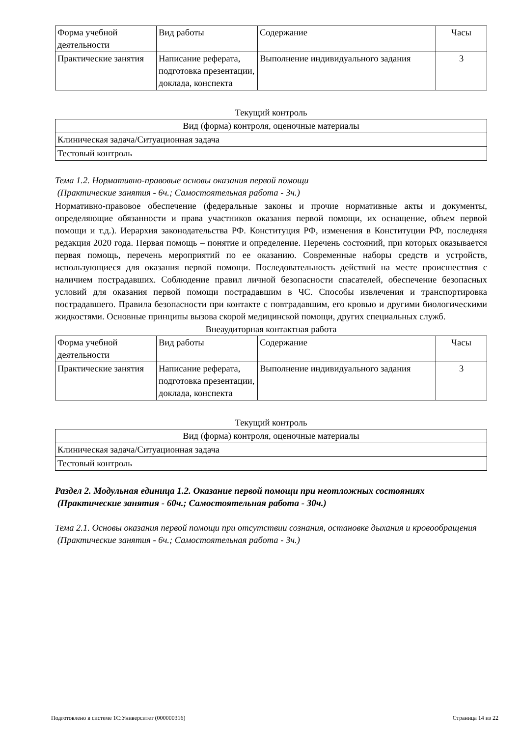| Форма учебной деятельности | Вид работы | Содержание | Часы |
| Практические занятия | Написание реферата, подготовка презентации, доклада, конспекта | Выполнение индивидуального задания | 3 |
Текущий контроль
| Вид (форма) контроля, оценочные материалы |
| Клиническая задача/Ситуационная задача |
| Тестовый контроль |
Тема 1.2. Нормативно-правовые основы оказания первой помощи
(Практические занятия - 6ч.; Самостоятельная работа - 3ч.)
Нормативно-правовое обеспечение (федеральные законы и прочие нормативные акты и документы, определяющие обязанности и права участников оказания первой помощи, их оснащение, объем первой помощи и т.д.). Иерархия законодательства РФ. Конституция РФ, изменения в Конституции РФ, последняя редакция 2020 года. Первая помощь – понятие и определение. Перечень состояний, при которых оказывается первая помощь, перечень мероприятий по ее оказанию. Современные наборы средств и устройств, использующиеся для оказания первой помощи. Последовательность действий на месте происшествия с наличием пострадавших. Соблюдение правил личной безопасности спасателей, обеспечение безопасных условий для оказания первой помощи пострадавшим в ЧС. Способы извлечения и транспортировка пострадавшего. Правила безопасности при контакте с повтрадавшим, его кровью и другими биологическими жидкостями. Основные принципы вызова скорой медицинской помощи, других специальных служб.
Внеаудиторная контактная работа
| Форма учебной деятельности | Вид работы | Содержание | Часы |
| Практические занятия | Написание реферата, подготовка презентации, доклада, конспекта | Выполнение индивидуального задания | 3 |
Текущий контроль
| Вид (форма) контроля, оценочные материалы |
| Клиническая задача/Ситуационная задача |
| Тестовый контроль |
Раздел 2. Модульная единица 1.2. Оказание первой помощи при неотложных состояниях
(Практические занятия - 60ч.; Самостоятельная работа - 30ч.)
Тема 2.1. Основы оказания первой помощи при отсутствии сознания, остановке дыхания и кровообращения
(Практические занятия - 6ч.; Самостоятельная работа - 3ч.)
Подготовлено в системе 1С:Университет (000000316) Страница 14 из 22